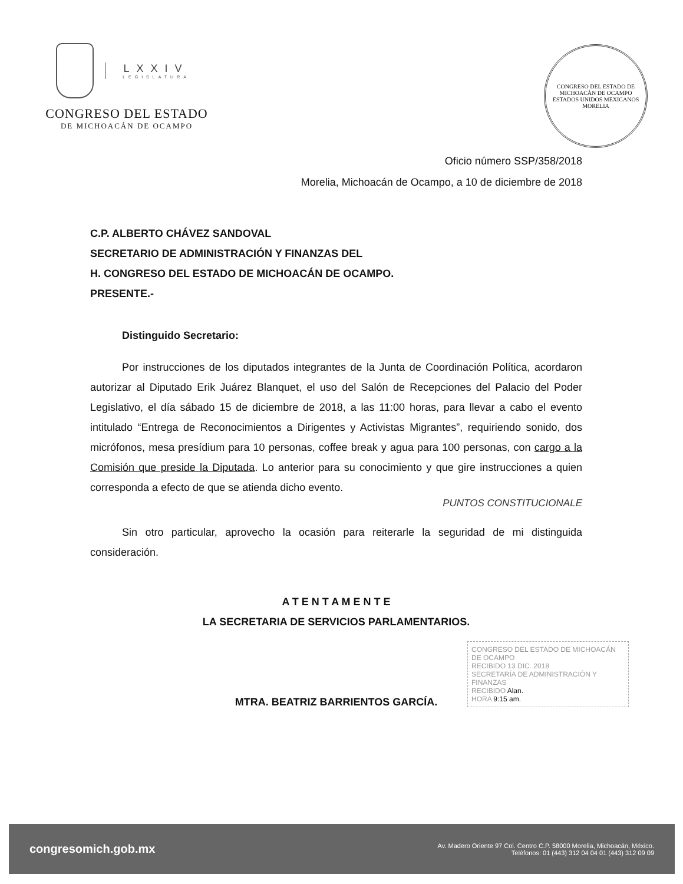LXXIV
LEGISLATURA
CONGRESO DEL ESTADO
DE MICHOACÁN DE OCAMPO
CONGRESO DEL ESTADO DE MICHOACÁN DE OCAMPO
ESTADOS UNIDOS MEXICANOS
MORELIA
Oficio número SSP/358/2018
Morelia, Michoacán de Ocampo, a 10 de diciembre de 2018
C.P. ALBERTO CHÁVEZ SANDOVAL
SECRETARIO DE ADMINISTRACIÓN Y FINANZAS DEL
H. CONGRESO DEL ESTADO DE MICHOACÁN DE OCAMPO.
PRESENTE.-
Distinguido Secretario:
Por instrucciones de los diputados integrantes de la Junta de Coordinación Política, acordaron autorizar al Diputado Erik Juárez Blanquet, el uso del Salón de Recepciones del Palacio del Poder Legislativo, el día sábado 15 de diciembre de 2018, a las 11:00 horas, para llevar a cabo el evento intitulado “Entrega de Reconocimientos a Dirigentes y Activistas Migrantes”, requiriendo sonido, dos micrófonos, mesa presídium para 10 personas, coffee break y agua para 100 personas, con cargo a la Comisión que preside la Diputada. Lo anterior para su conocimiento y que gire instrucciones a quien corresponda a efecto de que se atienda dicho evento.
PUNTOS CONSTITUCIONALE
Sin otro particular, aprovecho la ocasión para reiterarle la seguridad de mi distinguida consideración.
A T E N T A M E N T E
LA SECRETARIA DE SERVICIOS PARLAMENTARIOS.
MTRA. BEATRIZ BARRIENTOS GARCÍA.
CONGRESO DEL ESTADO DE MICHOACÁN DE OCAMPO
RECIBIDO 13 DIC. 2018
SECRETARÍA DE ADMINISTRACIÓN Y FINANZAS
RECIBIDO Alan.
HORA 9:15 am.
congresomich.gob.mx Av. Madero Oriente 97 Col. Centro C.P. 58000 Morelia, Michoacán, México.
Teléfonos: 01 (443) 312 04 04 01 (443) 312 09 09